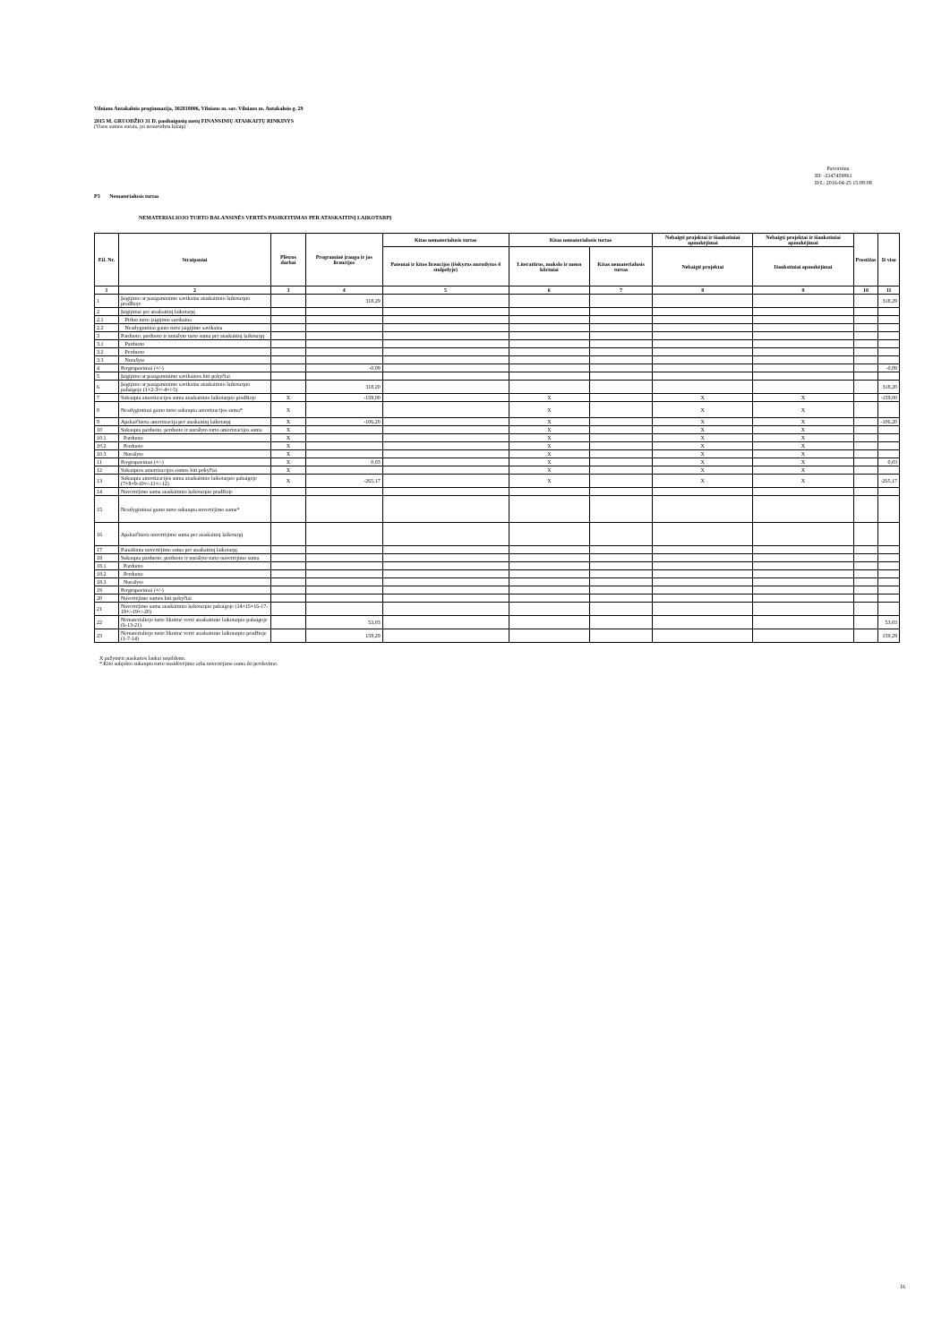Vilniaus Antakalnio progimnazija, 302818006, Vilniaus m. sav. Vilniaus m. Antakalnio g. 29
2015 M. GRUODŽIO 31 D. pasibaigusių metų FINANSINIŲ ATASKAITŲ RINKINYS
(Visos sumos eurais, jei nenurodyta kitaip)
Patvirtinta
ID: -2147459861
D/L: 2016-04-25 15:08:08
P3 Nematerialusis turtas
NEMATERIALIOJO TURTO BALANSINĖS VERTĖS PASIKEITIMAS PER ATASKAITINĮ LAIKOTARPĮ
| Eil. Nr. | Straipsniai | Plėtros darbai | Programinė įranga ir jos licencijos | Kitas nematerialusis turtas | Kitas nematerialusis turtas | | Nebaigti projektai ir išankstiniai apmokėjimai | Nebaigti projektai ir išankstiniai apmokėjimai | Prestižas | Iš viso |
| --- | --- | --- | --- | --- | --- | --- | --- | --- | --- | --- |
| | | | | Patentai ir kitos licencijos (išskyrus nurodytus 4 stulpelyje) | Literatūros, mokslo ir meno kūriniai | Kitas nematerialusis turtas | Nebaigti projektai | Išankstiniai apmokėjimai | | |
| 1 | 2 | 3 | 4 | 5 | 6 | 7 | 8 | 9 | 10 | 11 |
| 1 | Įsigijimo ar pasigaminimo savikaina ataskaitinio laikotarpio pradžioje | | 318,29 | | | | | | | 318,29 |
| 2 | Įsigijimai per ataskaitinį laikotarpį | | | | | | | | | |
| 2.1 | Pirkto turto įsigijimo savikaina | | | | | | | | | |
| 2.2 | Neatlygintinai gauto turto įsigijimo savikaina | | | | | | | | | |
| 3 | Parduoto, perduoto ir nurašyto turto suma per ataskaitinį laikotarpį | | | | | | | | | |
| 3.1 | Parduoto | | | | | | | | | |
| 3.2 | Perduoto | | | | | | | | | |
| 3.3 | Nurašyto | | | | | | | | | |
| 4 | Pergrupavimai (+/-) | | -0,09 | | | | | | | -0,09 |
| 5 | Įsigijimo ar pasigaminimo savikainos kiti pokyčiai | | | | | | | | | |
| 6 | Įsigijimo ar pasigaminimo savikaina ataskaitinio laikotarpio pabaigoje (1+2-3+/-4+/-5) | | 318,20 | | | | | | | 318,20 |
| 7 | Sukaupta amortizacijos suma ataskaitinio laikotarpio pradžioje | X | -159,00 | | X | | X | X | | -159,00 |
| 8 | Neatlygintinai gauto turto sukaupta amortizacijos suma* | X | | | X | | X | X | | |
| 9 | Apskaičiuota amortizacija per ataskaitinį laikotarpį | X | -106,20 | | X | | X | X | | -106,20 |
| 10 | Sukaupta parduoto, perduoto ir nurašyto turto amortizacijos suma | X | | | X | | X | X | | |
| 10.1 | Parduoto | X | | | X | | X | X | | |
| 10.2 | Perduoto | X | | | X | | X | X | | |
| 10.3 | Nurašyto | X | | | X | | X | X | | |
| 11 | Pergrupavimai (+/-) | X | 0,03 | | X | | X | X | | 0,03 |
| 12 | Sukauptos amortizacijos sumos kiti pokyčiai | X | | | X | | X | X | | |
| 13 | Sukaupta amortizacijos suma ataskaitinio laikotarpio pabaigoje (7+8+9-10+/-11+/-12) | X | -265,17 | | X | | X | X | | -265,17 |
| 14 | Nuvertėjimo suma ataskaitinio laikotarpio pradžioje | | | | | | | | | |
| 15 | Neatlygintinai gauto turto sukaupta nuvertėjimo suma* | | | | | | | | | |
| 16 | Apskaičiuota nuvertėjimo suma per ataskaitinį laikotarpį | | | | | | | | | |
| 17 | Panaikinta nuvertėjimo suma per ataskaitinį laikotarpį | | | | | | | | | |
| 18 | Sukaupta parduoto, perduoto ir nurašyto turto nuvertėjimo suma | | | | | | | | | |
| 18.1 | Parduoto | | | | | | | | | |
| 18.2 | Perduoto | | | | | | | | | |
| 18.3 | Nurašyto | | | | | | | | | |
| 19 | Pergrupavimai (+/-) | | | | | | | | | |
| 20 | Nuvertėjimo sumos kiti pokyčiai | | | | | | | | | |
| 21 | Nuvertėjimo suma ataskaitinio laikotarpio pabaigoje (14+15+16-17-18+/-19+/-20) | | | | | | | | | |
| 22 | Nematerialiojo turto likutinė vertė ataskaitinio laikotarpio pabaigoje (6-13-21) | | 53,03 | | | | | | | 53,03 |
| 23 | Nematerialiojo turto likutinė vertė ataskaitinio laikotarpio pradžioje (1-7-14) | | 159,29 | | | | | | | 159,29 |
X pažymėti ataskaitos laukai nepildomi.
* Kito subjekto sukaupta turto nusidėvėjimo arba nuvertėjimo suma iki perdavimo.
16